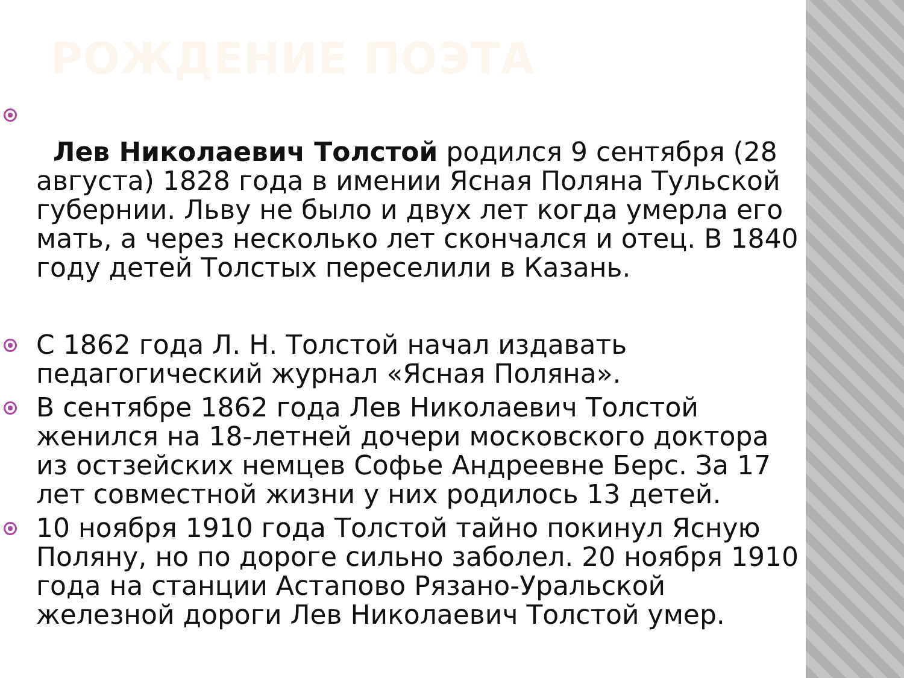РОЖДЕНИЕ ПОЭТА
Лев Николаевич Толстой родился 9 сентября (28 августа) 1828 года в имении Ясная Поляна Тульской губернии. Льву не было и двух лет когда умерла его мать, а через несколько лет скончался и отец. В 1840 году детей Толстых переселили в Казань.
С 1862 года Л. Н. Толстой начал издавать педагогический журнал «Ясная Поляна».
В сентябре 1862 года Лев Николаевич Толстой женился на 18-летней дочери московского доктора из остзейских немцев Софье Андреевне Берс. За 17 лет совместной жизни у них родилось 13 детей.
10 ноября 1910 года Толстой тайно покинул Ясную Поляну, но по дороге сильно заболел. 20 ноября 1910 года на станции Астапово Рязано-Уральской железной дороги Лев Николаевич Толстой умер.